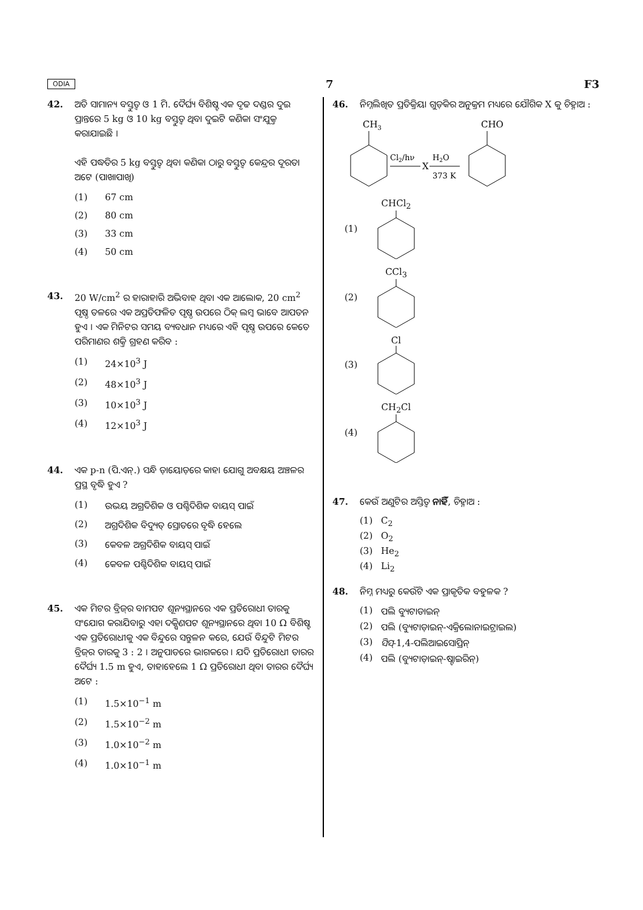ODIA 7 F3
42. ଅତି ସାମାନ୍ୟ ବସ୍ତୁତ୍ୱ ଓ 1 ମି. ଦୈର୍ଘ୍ୟ ବିଶିଷ୍ଟ ଏକ ଦୃଢ ଦଣ୍ଡର ଦୁଇ ପ୍ରାନ୍ତରେ 5 kg ଓ 10 kg ବସ୍ତୁତ୍ୱ ଥିବା ଦୁଇଟି କଣିକା ସଂଯୁକ୍ତ କରାଯାଇଛି ।
ଏହି ପଦ୍ଧତିର 5 kg ବସ୍ତୁତ୍ୱ ଥିବା କଣିକା ଠାରୁ ବସ୍ତୁତ୍ୱ କେନ୍ଦ୍ରର ଦୂରତା ଅଟେ (ପାଖାପାଖି)
(1) 67 cm
(2) 80 cm
(3) 33 cm
(4) 50 cm
43. 20 W/cm<sup>2</sup> ର ହାରାହାରି ଅଭିବାହ ଥିବା ଏକ ଆଲୋକ, 20 cm<sup>2</sup> ପୃଷ୍ଠ ତଳରେ ଏକ ଅପ୍ରତିଫଳିତ ପୃଷ୍ଠ ଉପରେ ଠିକ୍ ଲମ୍ବ ଭାବେ ଆପତନ ହୁଏ । ଏକ ମିନିଟର ସମୟ ବ୍ୟବଧାନ ମଧ୍ୟରେ ଏହି ପୃଷ୍ଠ ଉପରେ କେତେ ପରିମାଣର ଶକ୍ତି ଗ୍ରହଣ କରିବ :
(1) 24×10<sup>3</sup> J
(2) 48×10<sup>3</sup> J
(3) 10×10<sup>3</sup> J
(4) 12×10<sup>3</sup> J
44. ଏକ p-n (ପି.ଏନ୍.) ସନ୍ଧି ଡ଼ାୟୋଡ଼ରେ କାହା ଯୋଗୁ ଅବକ୍ଷୟ ଅଞ୍ଚଳର ପ୍ରସ୍ଥ ବୃଦ୍ଧି ହୁଏ ?
(1) ଉଭୟ ଅଗ୍ରଦିଶିକ ଓ ପଶ୍ଚିଦିଶିକ ବାୟସ୍ ପାଇଁ
(2) ଅଗ୍ରଦିଶିକ ବିଦ୍ୟୁତ୍ ସ୍ରୋତରେ ବୃଦ୍ଧି ହେଲେ
(3) କେବଳ ଅଗ୍ରଦିଶିକ ବାୟସ୍ ପାଇଁ
(4) କେବଳ ପଶ୍ଚିଦିଶିକ ବାୟସ୍ ପାଇଁ
45. ଏକ ମିଟର ବ୍ରିଜ୍‌ର ବାମପଟ ଶୂନ୍ୟସ୍ଥାନରେ ଏକ ପ୍ରତିରୋଧୀ ତାରକୁ ସଂଯୋଗ କରାଯିବାରୁ ଏହା ଦକ୍ଷିଣପଟ ଶୂନ୍ୟସ୍ଥାନରେ ଥିବା 10 Ω ବିଶିଷ୍ଟ ଏକ ପ୍ରତିରୋଧୀକୁ ଏକ ବିନ୍ଦୁରେ ସନ୍ତୁଳନ କରେ, ଯେଉଁ ବିନ୍ଦୁଟି ମିଟର ବ୍ରିଜ୍‌ର ତାରକୁ 3 : 2 । ଅନୁପାତରେ ଭାଗକରେ । ଯଦି ପ୍ରତିରୋଧୀ ତାରର ଦୈର୍ଘ୍ୟ 1.5 m ହୁଏ, ତାହାହେଲେ 1 Ω ପ୍ରତିରୋଧୀ ଥିବା ତାରର ଦୈର୍ଘ୍ୟ ଅଟେ :
(1) 1.5×10<sup>−1</sup> m
(2) 1.5×10<sup>−2</sup> m
(3) 1.0×10<sup>−2</sup> m
(4) 1.0×10<sup>−1</sup> m
46. ନିମ୍ନଲିଖିତ ପ୍ରତିକ୍ରିୟା ଗୁଡ଼ିକର ଅନୁକ୍ରମ ମଧ୍ୟରେ ଯୌଗିକ X କୁ ଚିହ୍ନାଅ :
CH3
Cl2/hν
X
H2O
373 K
CHO
(1) CHCl<sub>2</sub>
(2) CCl<sub>3</sub>
(3) Cl
(4) CH<sub>2</sub>Cl
47. କେଉଁ ଅଣୁଟିର ଅସ୍ତିତ୍ୱ ନାହିଁ, ଚିହ୍ନାଅ :
(1) C<sub>2</sub>
(2) O<sub>2</sub>
(3) He<sub>2</sub>
(4) Li<sub>2</sub>
48. ନିମ୍ନ ମଧ୍ୟରୁ କେଉଁଟି ଏକ ପ୍ରାକୃତିକ ବହୁଳକ ?
(1) ପଲି ବ୍ୟୁଟାଡାଇନ୍
(2) ପଲି (ବ୍ୟୁଟାଡ଼ାଇନ୍-ଏକ୍ରିଲୋନାଇଟ୍ରାଇଲ)
(3) ସିସ୍-1,4-ପଲିଆଇସୋପ୍ରିନ୍
(4) ପଲି (ବ୍ୟୁଟାଡ଼ାଇନ୍-ଷ୍ଟାଇରିନ୍)